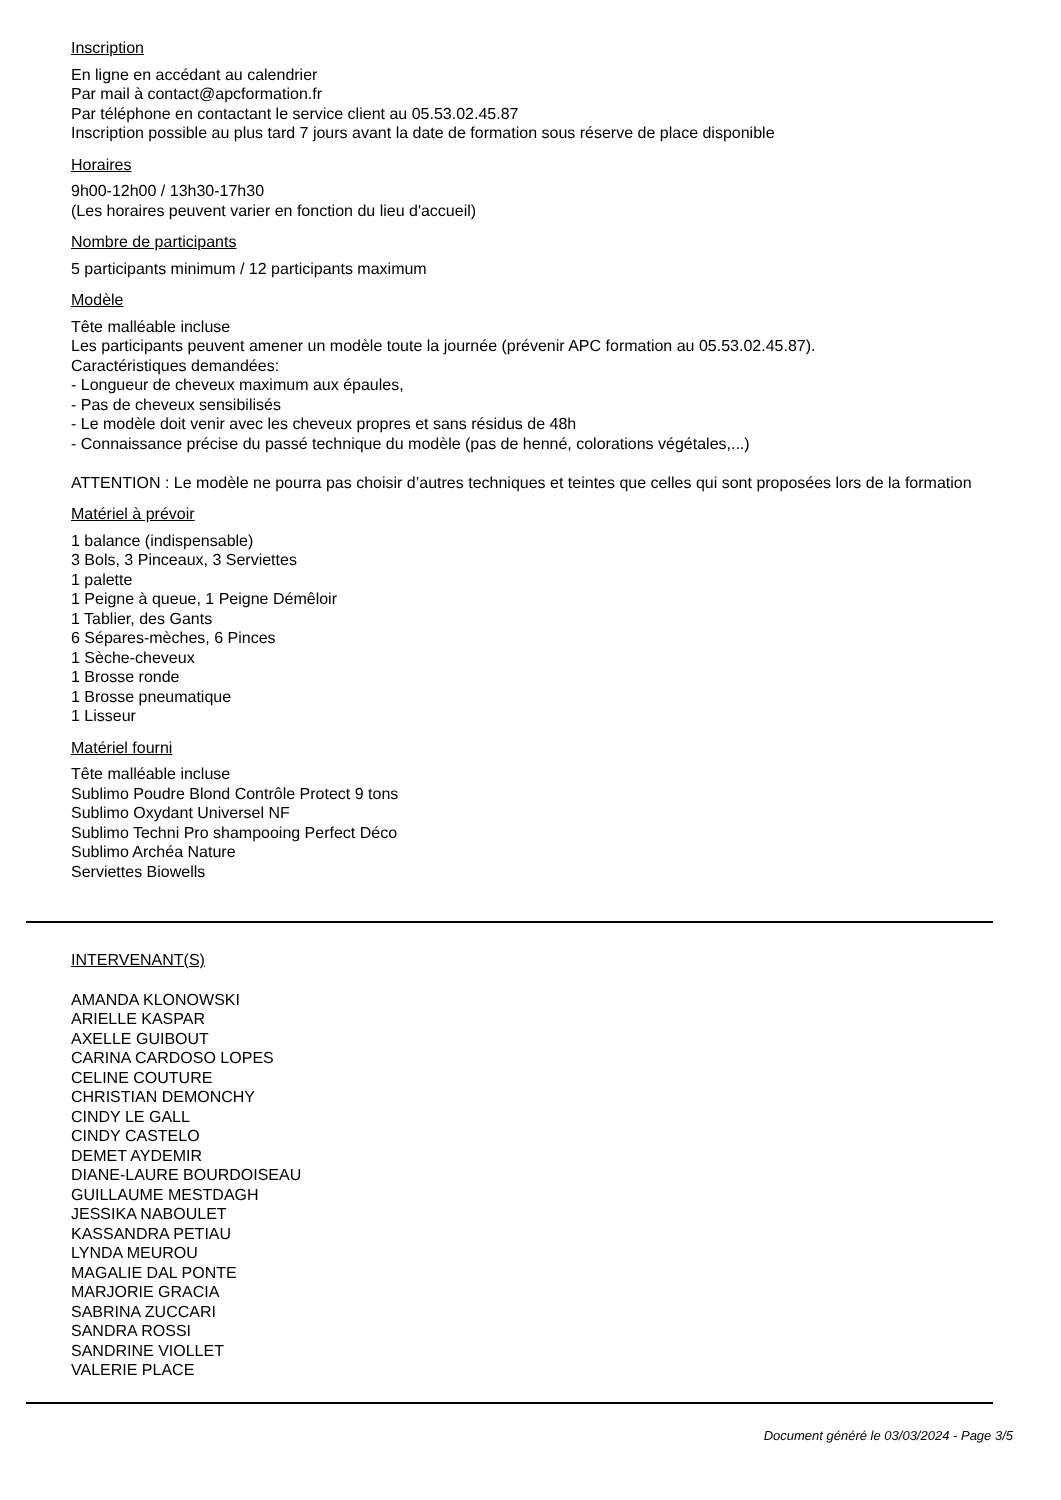Inscription
En ligne en accédant au calendrier
Par mail à contact@apcformation.fr
Par téléphone en contactant le service client au 05.53.02.45.87
Inscription possible au plus tard 7 jours avant la date de formation sous réserve de place disponible
Horaires
9h00-12h00 / 13h30-17h30
(Les horaires peuvent varier en fonction du lieu d'accueil)
Nombre de participants
5 participants minimum / 12 participants maximum
Modèle
Tête malléable incluse
Les participants peuvent amener un modèle toute la journée (prévenir APC formation au 05.53.02.45.87).
Caractéristiques demandées:
- Longueur de cheveux maximum aux épaules,
- Pas de cheveux sensibilisés
- Le modèle doit venir avec les cheveux propres et sans résidus de 48h
- Connaissance précise du passé technique du modèle (pas de henné, colorations végétales,...)
ATTENTION : Le modèle ne pourra pas choisir d’autres techniques et teintes que celles qui sont proposées lors de la formation
Matériel à prévoir
1 balance (indispensable)
3 Bols, 3 Pinceaux, 3 Serviettes
1 palette
1 Peigne à queue, 1 Peigne Démêloir
1 Tablier, des Gants
6 Sépares-mèches, 6 Pinces
1 Sèche-cheveux
1 Brosse ronde
1 Brosse pneumatique
1 Lisseur
Matériel fourni
Tête malléable incluse
Sublimo Poudre Blond Contrôle Protect 9 tons
Sublimo Oxydant Universel NF
Sublimo Techni Pro shampooing Perfect Déco
Sublimo Archéa Nature
Serviettes Biowells
INTERVENANT(S)
AMANDA KLONOWSKI
ARIELLE KASPAR
AXELLE GUIBOUT
CARINA CARDOSO LOPES
CELINE COUTURE
CHRISTIAN DEMONCHY
CINDY LE GALL
CINDY CASTELO
DEMET AYDEMIR
DIANE-LAURE BOURDOISEAU
GUILLAUME MESTDAGH
JESSIKA NABOULET
KASSANDRA PETIAU
LYNDA MEUROU
MAGALIE DAL PONTE
MARJORIE GRACIA
SABRINA ZUCCARI
SANDRA ROSSI
SANDRINE VIOLLET
VALERIE PLACE
Document généré le 03/03/2024 - Page 3/5